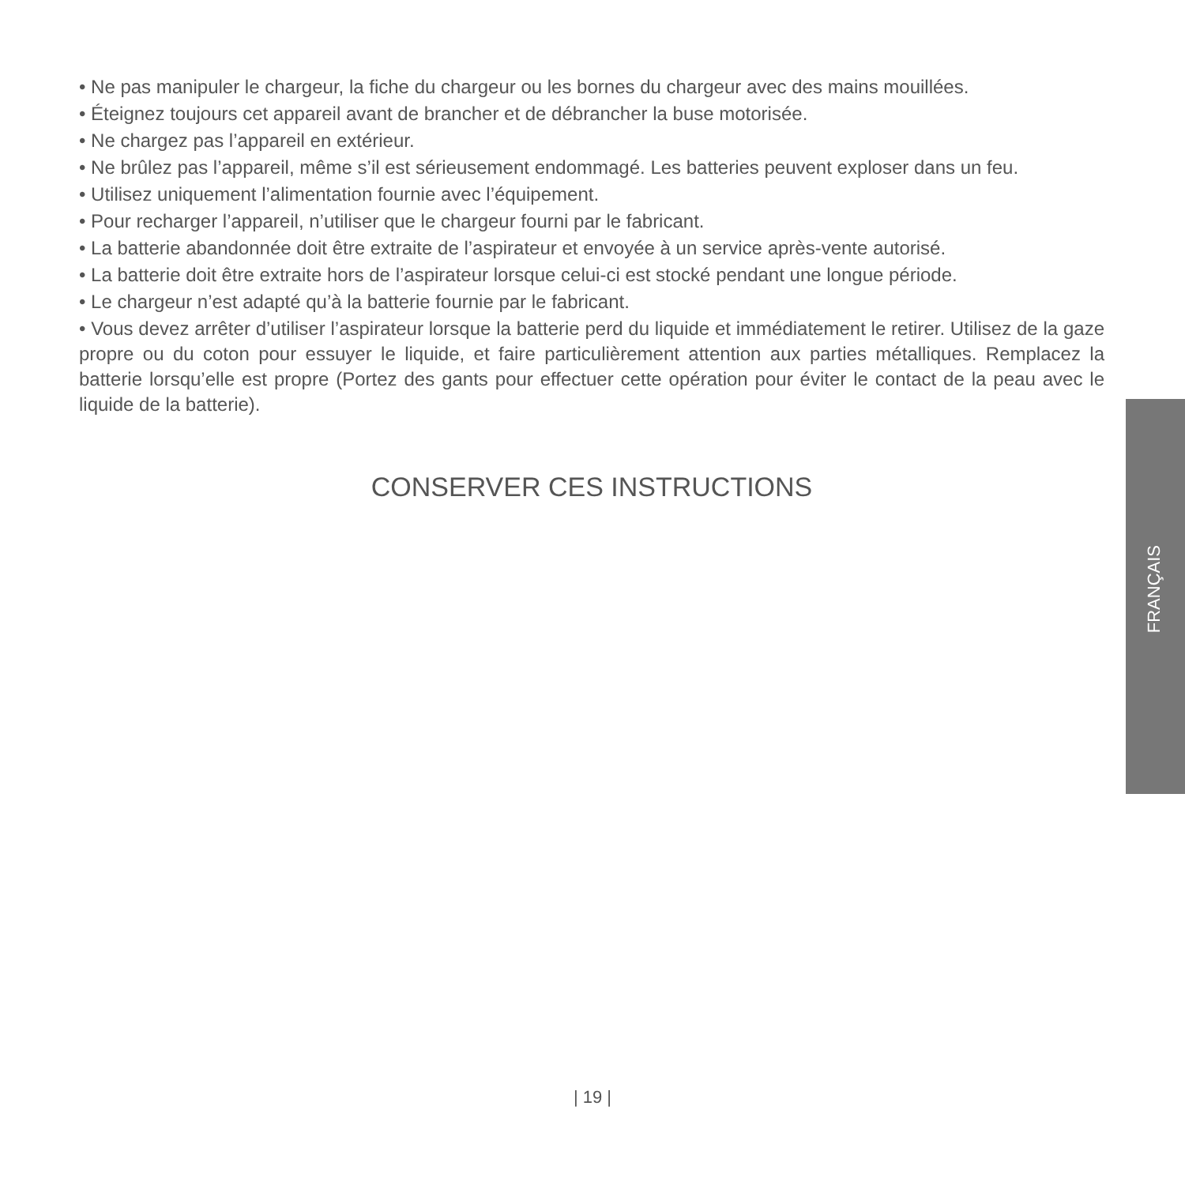• Ne pas manipuler le chargeur, la fiche du chargeur ou les bornes du chargeur avec des mains mouillées.
• Éteignez toujours cet appareil avant de brancher et de débrancher la buse motorisée.
• Ne chargez pas l’appareil en extérieur.
• Ne brûlez pas l’appareil, même s’il est sérieusement endommagé. Les batteries peuvent exploser dans un feu.
• Utilisez uniquement l’alimentation fournie avec l’équipement.
• Pour recharger l’appareil, n’utiliser que le chargeur fourni par le fabricant.
• La batterie abandonnée doit être extraite de l’aspirateur et envoyée à un service après-vente autorisé.
• La batterie doit être extraite hors de l’aspirateur lorsque celui-ci est stocké pendant une longue période.
• Le chargeur n’est adapté qu’à la batterie fournie par le fabricant.
• Vous devez arrêter d’utiliser l’aspirateur lorsque la batterie perd du liquide et immédiatement le retirer. Utilisez de la gaze propre ou du coton pour essuyer le liquide, et faire particulièrement attention aux parties métalliques. Remplacez la batterie lorsqu’elle est propre (Portez des gants pour effectuer cette opération pour éviter le contact de la peau avec le liquide de la batterie).
CONSERVER CES INSTRUCTIONS
FRANÇAIS
| 19 |